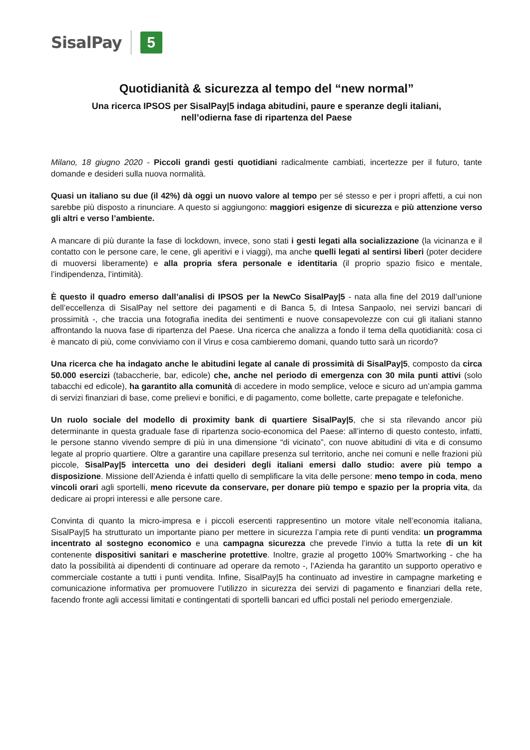SisalPay 5
Quotidianità & sicurezza al tempo del “new normal”
Una ricerca IPSOS per SisalPay|5 indaga abitudini, paure e speranze degli italiani,
nell’odierna fase di ripartenza del Paese
Milano, 18 giugno 2020 - Piccoli grandi gesti quotidiani radicalmente cambiati, incertezze per il futuro, tante domande e desideri sulla nuova normalità.
Quasi un italiano su due (il 42%) dà oggi un nuovo valore al tempo per sé stesso e per i propri affetti, a cui non sarebbe più disposto a rinunciare. A questo si aggiungono: maggiori esigenze di sicurezza e più attenzione verso gli altri e verso l’ambiente.
A mancare di più durante la fase di lockdown, invece, sono stati i gesti legati alla socializzazione (la vicinanza e il contatto con le persone care, le cene, gli aperitivi e i viaggi), ma anche quelli legati al sentirsi liberi (poter decidere di muoversi liberamente) e alla propria sfera personale e identitaria (il proprio spazio fisico e mentale, l’indipendenza, l’intimità).
È questo il quadro emerso dall’analisi di IPSOS per la NewCo SisalPay|5 - nata alla fine del 2019 dall’unione dell’eccellenza di SisalPay nel settore dei pagamenti e di Banca 5, di Intesa Sanpaolo, nei servizi bancari di prossimità -, che traccia una fotografia inedita dei sentimenti e nuove consapevolezze con cui gli italiani stanno affrontando la nuova fase di ripartenza del Paese. Una ricerca che analizza a fondo il tema della quotidianità: cosa ci è mancato di più, come conviviamo con il Virus e cosa cambieremo domani, quando tutto sarà un ricordo?
Una ricerca che ha indagato anche le abitudini legate al canale di prossimità di SisalPay|5, composto da circa 50.000 esercizi (tabaccherie, bar, edicole) che, anche nel periodo di emergenza con 30 mila punti attivi (solo tabacchi ed edicole), ha garantito alla comunità di accedere in modo semplice, veloce e sicuro ad un’ampia gamma di servizi finanziari di base, come prelievi e bonifici, e di pagamento, come bollette, carte prepagate e telefoniche.
Un ruolo sociale del modello di proximity bank di quartiere SisalPay|5, che si sta rilevando ancor più determinante in questa graduale fase di ripartenza socio-economica del Paese: all’interno di questo contesto, infatti, le persone stanno vivendo sempre di più in una dimensione “di vicinato”, con nuove abitudini di vita e di consumo legate al proprio quartiere. Oltre a garantire una capillare presenza sul territorio, anche nei comuni e nelle frazioni più piccole, SisalPay|5 intercetta uno dei desideri degli italiani emersi dallo studio: avere più tempo a disposizione. Missione dell’Azienda è infatti quello di semplificare la vita delle persone: meno tempo in coda, meno vincoli orari agli sportelli, meno ricevute da conservare, per donare più tempo e spazio per la propria vita, da dedicare ai propri interessi e alle persone care.
Convinta di quanto la micro-impresa e i piccoli esercenti rappresentino un motore vitale nell’economia italiana, SisalPay|5 ha strutturato un importante piano per mettere in sicurezza l’ampia rete di punti vendita: un programma incentrato al sostegno economico e una campagna sicurezza che prevede l’invio a tutta la rete di un kit contenente dispositivi sanitari e mascherine protettive. Inoltre, grazie al progetto 100% Smartworking - che ha dato la possibilità ai dipendenti di continuare ad operare da remoto -, l’Azienda ha garantito un supporto operativo e commerciale costante a tutti i punti vendita. Infine, SisalPay|5 ha continuato ad investire in campagne marketing e comunicazione informativa per promuovere l’utilizzo in sicurezza dei servizi di pagamento e finanziari della rete, facendo fronte agli accessi limitati e contingentati di sportelli bancari ed uffici postali nel periodo emergenziale.